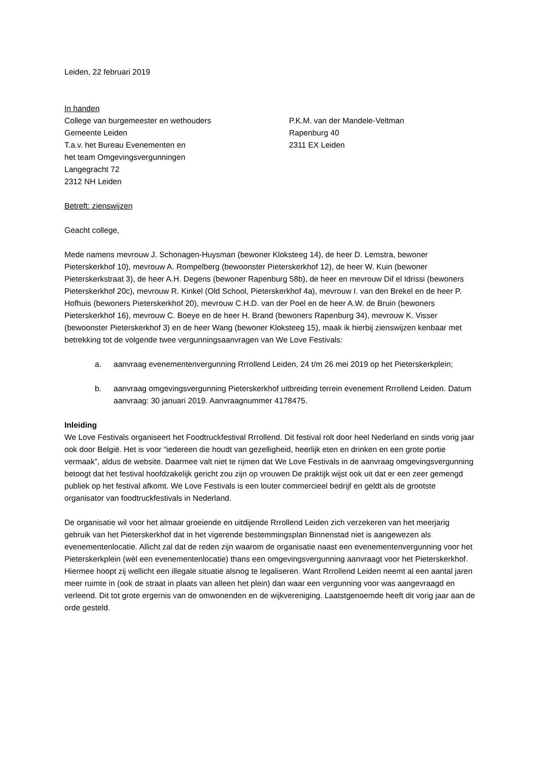Leiden, 22 februari 2019
In handen
College van burgemeester en wethouders
Gemeente Leiden
T.a.v. het Bureau Evenementen en
het team Omgevingsvergunningen
Langegracht 72
2312 NH Leiden
P.K.M. van der Mandele-Veltman
Rapenburg 40
2311 EX Leiden
Betreft: zienswijzen
Geacht college,
Mede namens mevrouw J. Schonagen-Huysman (bewoner Kloksteeg 14), de heer D. Lemstra, bewoner Pieterskerkhof 10), mevrouw A. Rompelberg (bewoonster Pieterskerkhof 12), de heer W. Kuin (bewoner Pieterskerkstraat 3), de heer A.H. Degens (bewoner Rapenburg 58b), de heer en mevrouw Dif el Idrissi (bewoners Pieterskerkhof 20c), mevrouw R. Kinkel (Old School, Pieterskerkhof 4a), mevrouw I. van den Brekel en de heer P. Hofhuis (bewoners Pieterskerkhof 20), mevrouw C.H.D. van der Poel en de heer A.W. de Bruin (bewoners Pieterskerkhof 16), mevrouw C. Boeye en de heer H. Brand (bewoners Rapenburg 34), mevrouw K. Visser (bewoonster Pieterskerkhof 3) en de heer Wang (bewoner Kloksteeg 15), maak ik hierbij zienswijzen kenbaar met betrekking tot de volgende twee vergunningsaanvragen van We Love Festivals:
a. aanvraag evenementenvergunning Rrrollend Leiden, 24 t/m 26 mei 2019 op het Pieterskerkplein;
b. aanvraag omgevingsvergunning Pieterskerkhof uitbreiding terrein evenement Rrrollend Leiden. Datum aanvraag: 30 januari 2019. Aanvraagnummer 4178475.
Inleiding
We Love Festivals organiseert het Foodtruckfestival Rrrollend. Dit festival rolt door heel Nederland en sinds vorig jaar ook door België. Het is voor “iedereen die houdt van gezelligheid, heerlijk eten en drinken en een grote portie vermaak”, aldus de website. Daarmee valt niet te rijmen dat We Love Festivals in de aanvraag omgevingsvergunning betoogt dat het festival hoofdzakelijk gericht zou zijn op vrouwen De praktijk wijst ook uit dat er een zeer gemengd publiek op het festival afkomt. We Love Festivals is een louter commercieel bedrijf en geldt als de grootste organisator van foodtruckfestivals in Nederland.
De organisatie wil voor het almaar groeiende en uitdijende Rrrollend Leiden zich verzekeren van het meerjarig gebruik van het Pieterskerkhof dat in het vigerende bestemmingsplan Binnenstad niet is aangewezen als evenementenlocatie. Allicht zal dat de reden zijn waarom de organisatie naast een evenementenvergunning voor het Pieterskerkplein (wèl een evenementenlocatie) thans een omgevingsvergunning aanvraagt voor het Pieterskerkhof. Hiermee hoopt zij wellicht een illegale situatie alsnog te legaliseren. Want Rrrollend Leiden neemt al een aantal jaren meer ruimte in (ook de straat in plaats van alleen het plein) dan waar een vergunning voor was aangevraagd en verleend. Dit tot grote ergernis van de omwonenden en de wijkvereniging. Laatstgenoemde heeft dit vorig jaar aan de orde gesteld.